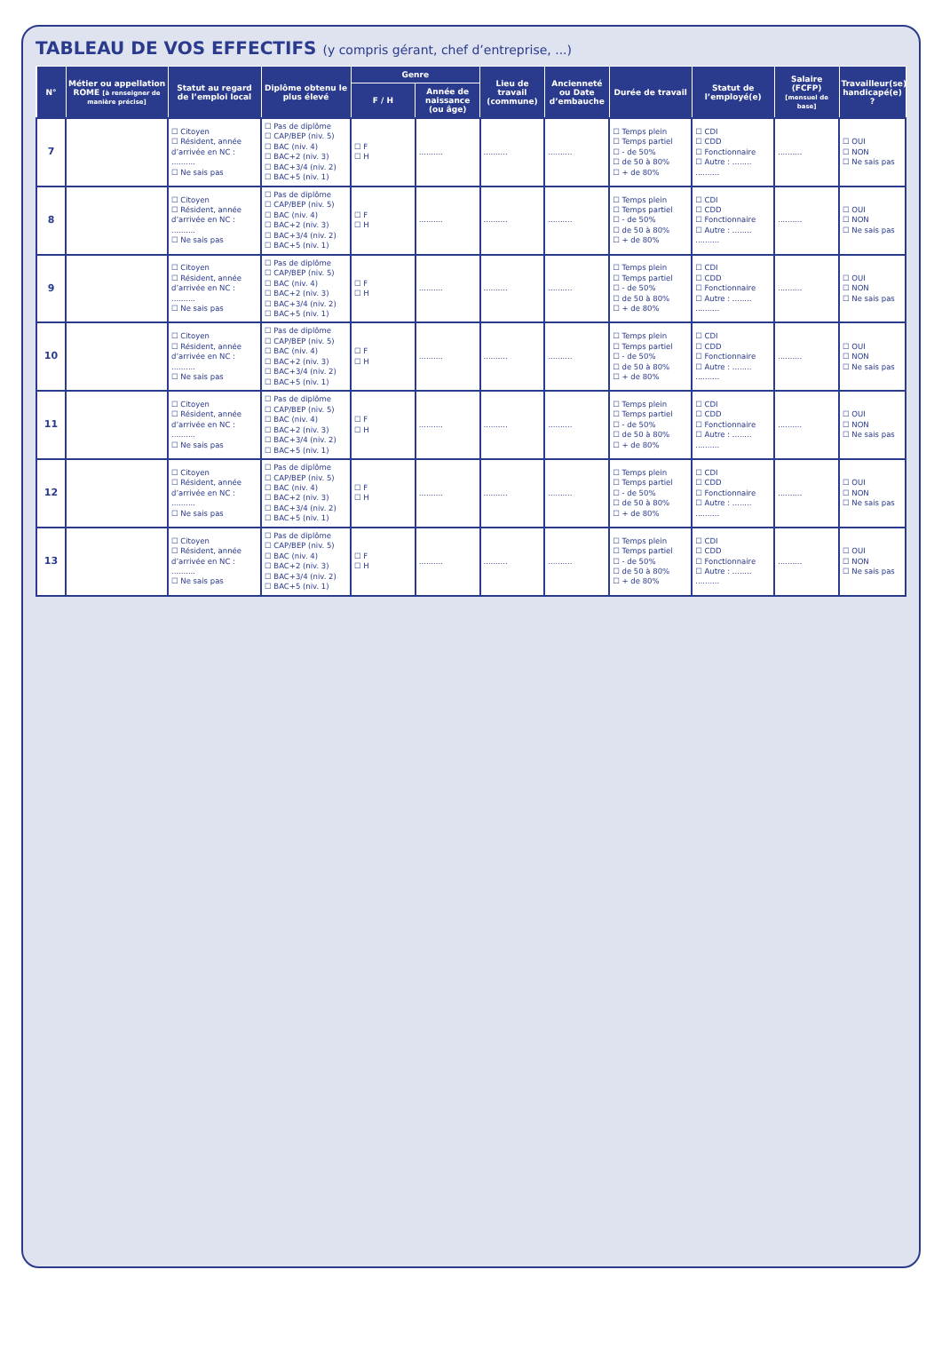TABLEAU DE VOS EFFECTIFS (y compris gérant, chef d’entreprise, ...)
| N° | Métier ou appellation ROME [à renseigner de manière précise] | Statut au regard de l’emploi local | Diplôme obtenu le plus élevé | Genre | | Lieu de travail (commune) | Ancienneté ou Date d’embauche | Durée de travail | Statut de l’employé(e) | Salaire (FCFP) [mensuel de base] | Travailleur(se) handicapé(e) ? |
| --- | --- | --- | --- | --- | --- | --- | --- | --- | --- | --- | --- |
| | | | | F / H | Année de naissance (ou âge) | | | | | | |
| 7 | | ☐ Citoyen ☐ Résident, année d’arrivée en NC : .......... ☐ Ne sais pas | ☐ Pas de diplôme ☐ CAP/BEP (niv. 5) ☐ BAC (niv. 4) ☐ BAC+2 (niv. 3) ☐ BAC+3/4 (niv. 2) ☐ BAC+5 (niv. 1) | ☐ F ☐ H | .......... | .......... | .......... | ☐ Temps plein ☐ Temps partiel ☐ - de 50% ☐ de 50 à 80% ☐ + de 80% | ☐ CDI ☐ CDD ☐ Fonctionnaire ☐ Autre : ........ .......... | .......... | ☐ OUI ☐ NON ☐ Ne sais pas |
| 8 | | ☐ Citoyen ☐ Résident, année d’arrivée en NC : .......... ☐ Ne sais pas | ☐ Pas de diplôme ☐ CAP/BEP (niv. 5) ☐ BAC (niv. 4) ☐ BAC+2 (niv. 3) ☐ BAC+3/4 (niv. 2) ☐ BAC+5 (niv. 1) | ☐ F ☐ H | .......... | .......... | .......... | ☐ Temps plein ☐ Temps partiel ☐ - de 50% ☐ de 50 à 80% ☐ + de 80% | ☐ CDI ☐ CDD ☐ Fonctionnaire ☐ Autre : ........ .......... | .......... | ☐ OUI ☐ NON ☐ Ne sais pas |
| 9 | | ☐ Citoyen ☐ Résident, année d’arrivée en NC : .......... ☐ Ne sais pas | ☐ Pas de diplôme ☐ CAP/BEP (niv. 5) ☐ BAC (niv. 4) ☐ BAC+2 (niv. 3) ☐ BAC+3/4 (niv. 2) ☐ BAC+5 (niv. 1) | ☐ F ☐ H | .......... | .......... | .......... | ☐ Temps plein ☐ Temps partiel ☐ - de 50% ☐ de 50 à 80% ☐ + de 80% | ☐ CDI ☐ CDD ☐ Fonctionnaire ☐ Autre : ........ .......... | .......... | ☐ OUI ☐ NON ☐ Ne sais pas |
| 10 | | ☐ Citoyen ☐ Résident, année d’arrivée en NC : .......... ☐ Ne sais pas | ☐ Pas de diplôme ☐ CAP/BEP (niv. 5) ☐ BAC (niv. 4) ☐ BAC+2 (niv. 3) ☐ BAC+3/4 (niv. 2) ☐ BAC+5 (niv. 1) | ☐ F ☐ H | .......... | .......... | .......... | ☐ Temps plein ☐ Temps partiel ☐ - de 50% ☐ de 50 à 80% ☐ + de 80% | ☐ CDI ☐ CDD ☐ Fonctionnaire ☐ Autre : ........ .......... | .......... | ☐ OUI ☐ NON ☐ Ne sais pas |
| 11 | | ☐ Citoyen ☐ Résident, année d’arrivée en NC : .......... ☐ Ne sais pas | ☐ Pas de diplôme ☐ CAP/BEP (niv. 5) ☐ BAC (niv. 4) ☐ BAC+2 (niv. 3) ☐ BAC+3/4 (niv. 2) ☐ BAC+5 (niv. 1) | ☐ F ☐ H | .......... | .......... | .......... | ☐ Temps plein ☐ Temps partiel ☐ - de 50% ☐ de 50 à 80% ☐ + de 80% | ☐ CDI ☐ CDD ☐ Fonctionnaire ☐ Autre : ........ .......... | .......... | ☐ OUI ☐ NON ☐ Ne sais pas |
| 12 | | ☐ Citoyen ☐ Résident, année d’arrivée en NC : .......... ☐ Ne sais pas | ☐ Pas de diplôme ☐ CAP/BEP (niv. 5) ☐ BAC (niv. 4) ☐ BAC+2 (niv. 3) ☐ BAC+3/4 (niv. 2) ☐ BAC+5 (niv. 1) | ☐ F ☐ H | .......... | .......... | .......... | ☐ Temps plein ☐ Temps partiel ☐ - de 50% ☐ de 50 à 80% ☐ + de 80% | ☐ CDI ☐ CDD ☐ Fonctionnaire ☐ Autre : ........ .......... | .......... | ☐ OUI ☐ NON ☐ Ne sais pas |
| 13 | | ☐ Citoyen ☐ Résident, année d’arrivée en NC : .......... ☐ Ne sais pas | ☐ Pas de diplôme ☐ CAP/BEP (niv. 5) ☐ BAC (niv. 4) ☐ BAC+2 (niv. 3) ☐ BAC+3/4 (niv. 2) ☐ BAC+5 (niv. 1) | ☐ F ☐ H | .......... | .......... | .......... | ☐ Temps plein ☐ Temps partiel ☐ - de 50% ☐ de 50 à 80% ☐ + de 80% | ☐ CDI ☐ CDD ☐ Fonctionnaire ☐ Autre : ........ .......... | .......... | ☐ OUI ☐ NON ☐ Ne sais pas |